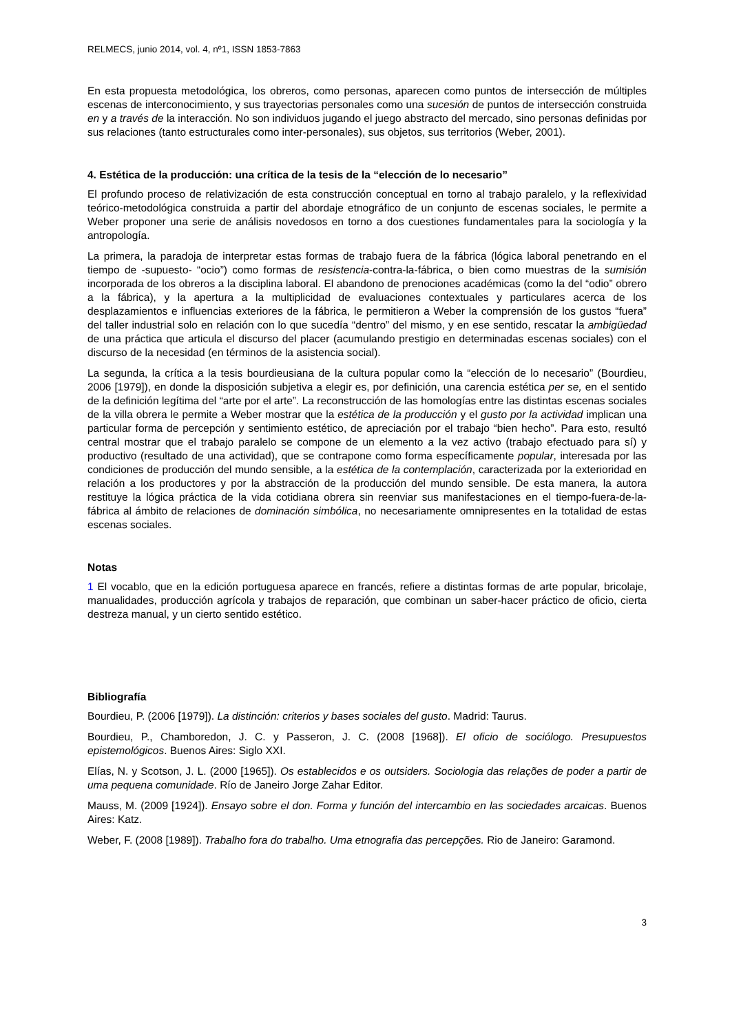RELMECS, junio 2014, vol. 4, nº1, ISSN 1853-7863
En esta propuesta metodológica, los obreros, como personas, aparecen como puntos de intersección de múltiples escenas de interconocimiento, y sus trayectorias personales como una sucesión de puntos de intersección construida en y a través de la interacción. No son individuos jugando el juego abstracto del mercado, sino personas definidas por sus relaciones (tanto estructurales como inter-personales), sus objetos, sus territorios (Weber, 2001).
4. Estética de la producción: una crítica de la tesis de la “elección de lo necesario”
El profundo proceso de relativización de esta construcción conceptual en torno al trabajo paralelo, y la reflexividad teórico-metodológica construida a partir del abordaje etnográfico de un conjunto de escenas sociales, le permite a Weber proponer una serie de análisis novedosos en torno a dos cuestiones fundamentales para la sociología y la antropología.
La primera, la paradoja de interpretar estas formas de trabajo fuera de la fábrica (lógica laboral penetrando en el tiempo de -supuesto- “ocio”) como formas de resistencia-contra-la-fábrica, o bien como muestras de la sumisión incorporada de los obreros a la disciplina laboral. El abandono de prenociones académicas (como la del “odio” obrero a la fábrica), y la apertura a la multiplicidad de evaluaciones contextuales y particulares acerca de los desplazamientos e influencias exteriores de la fábrica, le permitieron a Weber la comprensión de los gustos “fuera” del taller industrial solo en relación con lo que sucedía “dentro” del mismo, y en ese sentido, rescatar la ambigüedad de una práctica que articula el discurso del placer (acumulando prestigio en determinadas escenas sociales) con el discurso de la necesidad (en términos de la asistencia social).
La segunda, la crítica a la tesis bourdieusiana de la cultura popular como la “elección de lo necesario” (Bourdieu, 2006 [1979]), en donde la disposición subjetiva a elegir es, por definición, una carencia estética per se, en el sentido de la definición legítima del “arte por el arte”. La reconstrucción de las homologías entre las distintas escenas sociales de la villa obrera le permite a Weber mostrar que la estética de la producción y el gusto por la actividad implican una particular forma de percepción y sentimiento estético, de apreciación por el trabajo “bien hecho”. Para esto, resultó central mostrar que el trabajo paralelo se compone de un elemento a la vez activo (trabajo efectuado para sí) y productivo (resultado de una actividad), que se contrapone como forma específicamente popular, interesada por las condiciones de producción del mundo sensible, a la estética de la contemplación, caracterizada por la exterioridad en relación a los productores y por la abstracción de la producción del mundo sensible. De esta manera, la autora restituye la lógica práctica de la vida cotidiana obrera sin reenviar sus manifestaciones en el tiempo-fuera-de-la-fábrica al ámbito de relaciones de dominación simbólica, no necesariamente omnipresentes en la totalidad de estas escenas sociales.
Notas
1 El vocablo, que en la edición portuguesa aparece en francés, refiere a distintas formas de arte popular, bricolaje, manualidades, producción agrícola y trabajos de reparación, que combinan un saber-hacer práctico de oficio, cierta destreza manual, y un cierto sentido estético.
Bibliografía
Bourdieu, P. (2006 [1979]). La distinción: criterios y bases sociales del gusto. Madrid: Taurus.
Bourdieu, P., Chamboredon, J. C. y Passeron, J. C. (2008 [1968]). El oficio de sociólogo. Presupuestos epistemológicos. Buenos Aires: Siglo XXI.
Elías, N. y Scotson, J. L. (2000 [1965]). Os establecidos e os outsiders. Sociologia das relações de poder a partir de uma pequena comunidade. Río de Janeiro Jorge Zahar Editor.
Mauss, M. (2009 [1924]). Ensayo sobre el don. Forma y función del intercambio en las sociedades arcaicas. Buenos Aires: Katz.
Weber, F. (2008 [1989]). Trabalho fora do trabalho. Uma etnografia das percepções. Rio de Janeiro: Garamond.
3